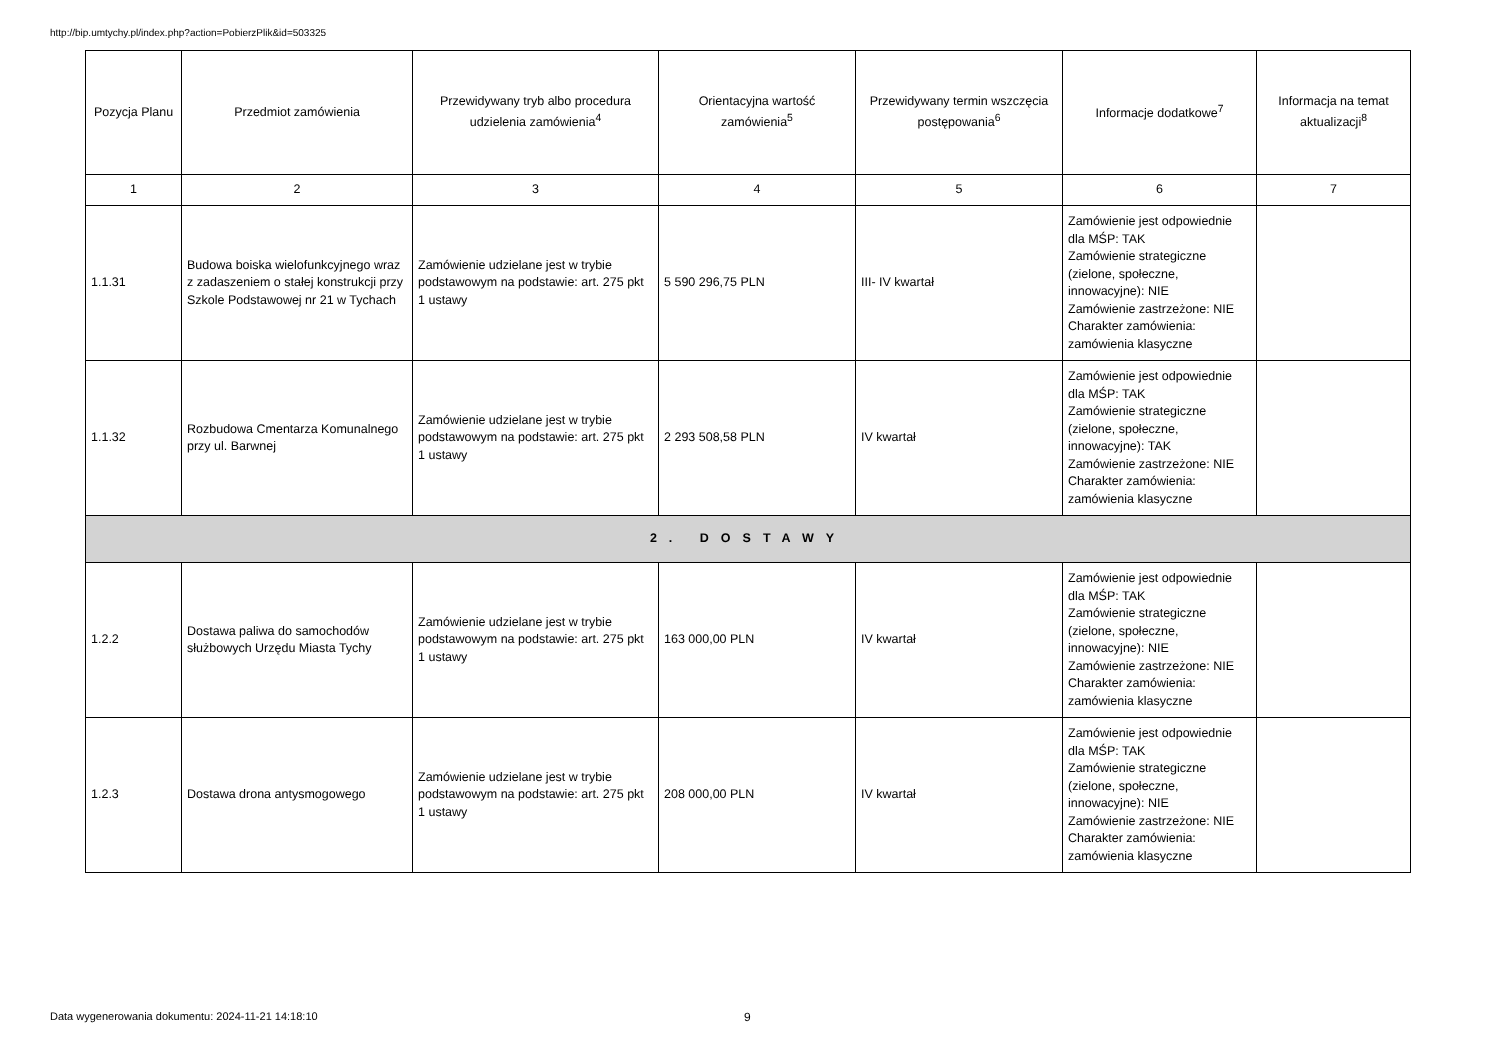http://bip.umtychy.pl/index.php?action=PobierzPlik&id=503325
| Pozycja Planu | Przedmiot zamówienia | Przewidywany tryb albo procedura udzielenia zamówienia<sup>4</sup> | Orientacyjna wartość zamówienia<sup>5</sup> | Przewidywany termin wszczęcia postępowania<sup>6</sup> | Informacje dodatkowe<sup>7</sup> | Informacja na temat aktualizacji<sup>8</sup> |
| --- | --- | --- | --- | --- | --- | --- |
| 1 | 2 | 3 | 4 | 5 | 6 | 7 |
| 1.1.31 | Budowa boiska wielofunkcyjnego wraz z zadaszeniem o stałej konstrukcji przy Szkole Podstawowej nr 21 w Tychach | Zamówienie udzielane jest w trybie podstawowym na podstawie: art. 275 pkt 1 ustawy | 5 590 296,75 PLN | III- IV kwartał | Zamówienie jest odpowiednie dla MŚP: TAK Zamówienie strategiczne (zielone, społeczne, innowacyjne): NIE Zamówienie zastrzeżone: NIE Charakter zamówienia: zamówienia klasyczne | |
| 1.1.32 | Rozbudowa Cmentarza Komunalnego przy ul. Barwnej | Zamówienie udzielane jest w trybie podstawowym na podstawie: art. 275 pkt 1 ustawy | 2 293 508,58 PLN | IV kwartał | Zamówienie jest odpowiednie dla MŚP: TAK Zamówienie strategiczne (zielone, społeczne, innowacyjne): TAK Zamówienie zastrzeżone: NIE Charakter zamówienia: zamówienia klasyczne | |
| 2. DOSTAWY | | | | | | |
| 1.2.2 | Dostawa paliwa do samochodów służbowych Urzędu Miasta Tychy | Zamówienie udzielane jest w trybie podstawowym na podstawie: art. 275 pkt 1 ustawy | 163 000,00 PLN | IV kwartał | Zamówienie jest odpowiednie dla MŚP: TAK Zamówienie strategiczne (zielone, społeczne, innowacyjne): NIE Zamówienie zastrzeżone: NIE Charakter zamówienia: zamówienia klasyczne | |
| 1.2.3 | Dostawa drona antysmogowego | Zamówienie udzielane jest w trybie podstawowym na podstawie: art. 275 pkt 1 ustawy | 208 000,00 PLN | IV kwartał | Zamówienie jest odpowiednie dla MŚP: TAK Zamówienie strategiczne (zielone, społeczne, innowacyjne): NIE Zamówienie zastrzeżone: NIE Charakter zamówienia: zamówienia klasyczne | |
Data wygenerowania dokumentu: 2024-11-21 14:18:10
9